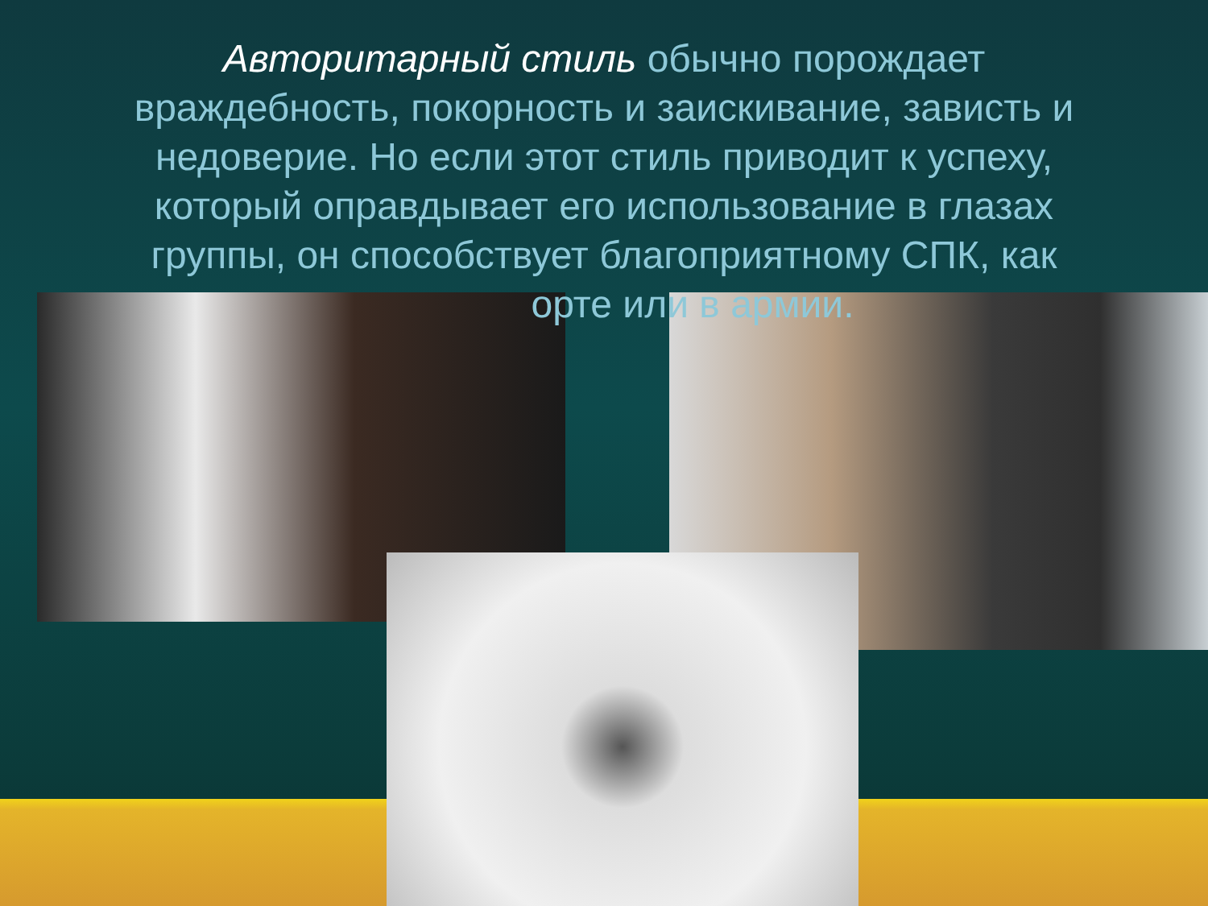Авторитарный стиль обычно порождает
враждебность, покорность и заискивание, зависть и
недоверие. Но если этот стиль приводит к успеху,
который оправдывает его использование в глазах
группы, он способствует благоприятному СПК, как
орте или в армии.